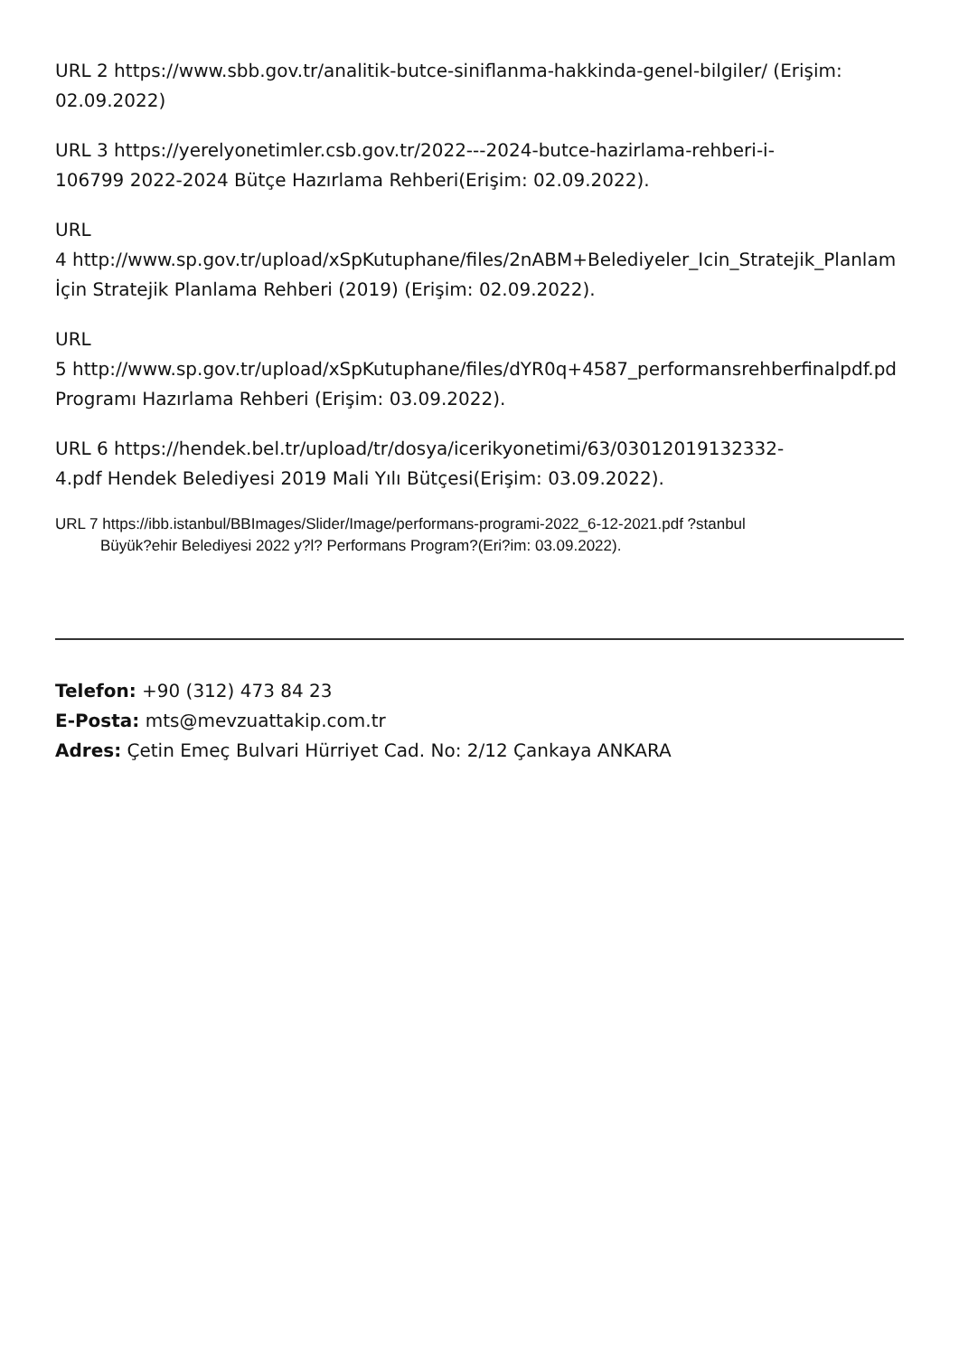URL 2 https://www.sbb.gov.tr/analitik-butce-siniflanma-hakkinda-genel-bilgiler/ (Erişim:
02.09.2022)
URL 3 https://yerelyonetimler.csb.gov.tr/2022---2024-butce-hazirlama-rehberi-i-
106799 2022-2024 Bütçe Hazırlama Rehberi(Erişim: 02.09.2022).
URL
4 http://www.sp.gov.tr/upload/xSpKutuphane/files/2nABM+Belediyeler_Icin_Stratejik_Planlam
İçin Stratejik Planlama Rehberi (2019) (Erişim: 02.09.2022).
URL
5 http://www.sp.gov.tr/upload/xSpKutuphane/files/dYR0q+4587_performansrehberfinalpdf.pd
Programı Hazırlama Rehberi (Erişim: 03.09.2022).
URL 6 https://hendek.bel.tr/upload/tr/dosya/icerikyonetimi/63/03012019132332-
4.pdf Hendek Belediyesi 2019 Mali Yılı Bütçesi(Erişim: 03.09.2022).
URL 7 https://ibb.istanbul/BBImages/Slider/Image/performans-programi-2022_6-12-2021.pdf ?stanbul
Büyük?ehir Belediyesi 2022 y?l? Performans Program?(Eri?im: 03.09.2022).
Telefon: +90 (312) 473 84 23
E-Posta: mts@mevzuattakip.com.tr
Adres: Çetin Emeç Bulvari Hürriyet Cad. No: 2/12 Çankaya ANKARA